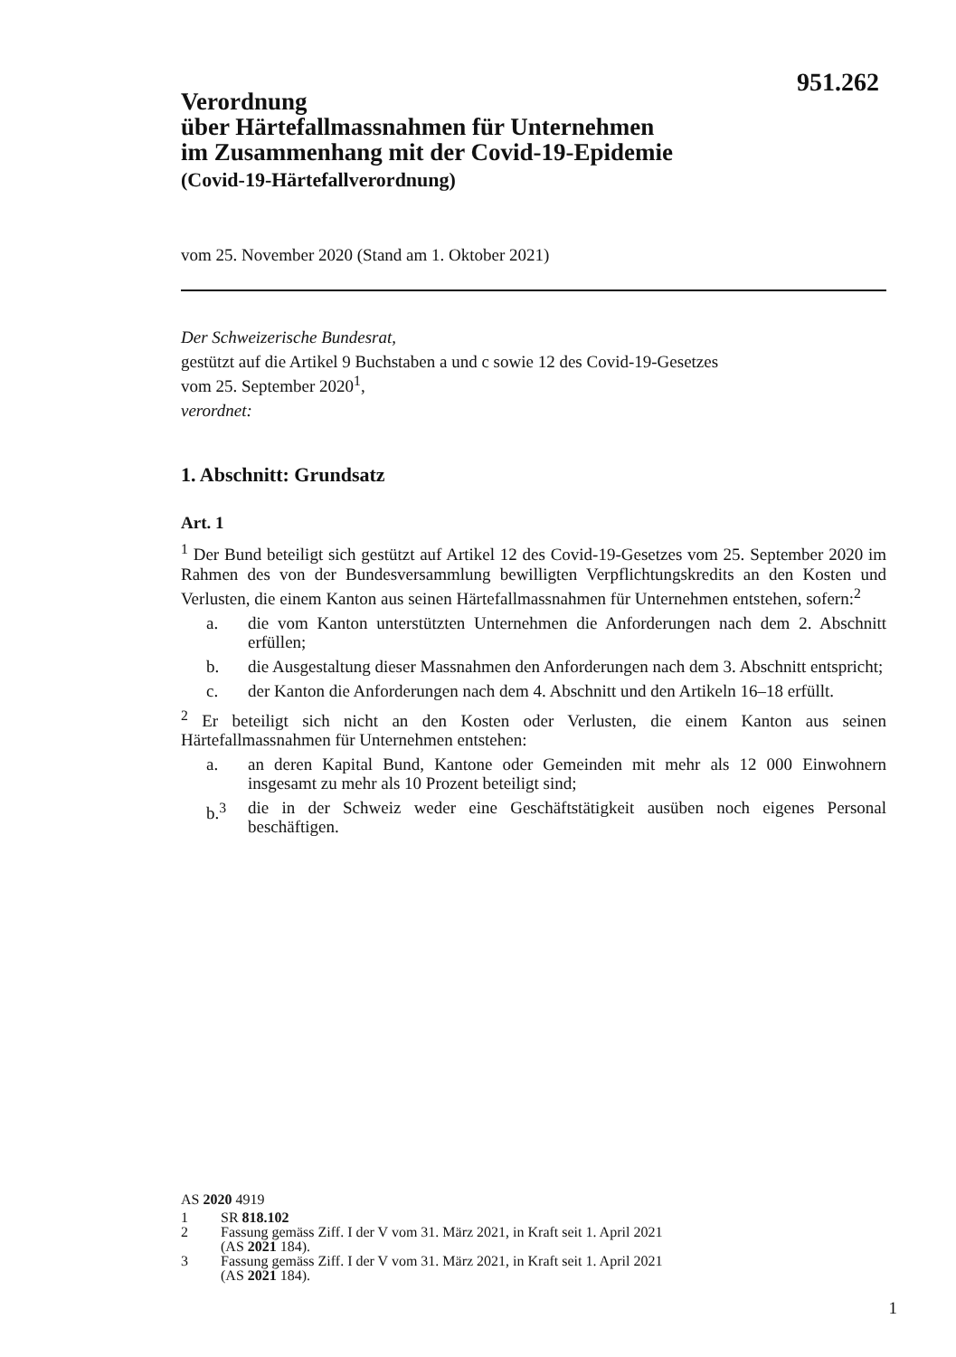951.262
Verordnung
über Härtefallmassnahmen für Unternehmen
im Zusammenhang mit der Covid-19-Epidemie
(Covid-19-Härtefallverordnung)
vom 25. November 2020 (Stand am 1. Oktober 2021)
Der Schweizerische Bundesrat,
gestützt auf die Artikel 9 Buchstaben a und c sowie 12 des Covid-19-Gesetzes
vom 25. September 2020<sup>1</sup>,
verordnet:
1. Abschnitt: Grundsatz
Art. 1
<sup>1</sup> Der Bund beteiligt sich gestützt auf Artikel 12 des Covid-19-Gesetzes vom 25. September 2020 im Rahmen des von der Bundesversammlung bewilligten Verpflichtungskredits an den Kosten und Verlusten, die einem Kanton aus seinen Härtefallmassnahmen für Unternehmen entstehen, sofern:<sup>2</sup>
a. die vom Kanton unterstützten Unternehmen die Anforderungen nach dem 2. Abschnitt erfüllen;
b. die Ausgestaltung dieser Massnahmen den Anforderungen nach dem 3. Abschnitt entspricht;
c. der Kanton die Anforderungen nach dem 4. Abschnitt und den Artikeln 16–18 erfüllt.
<sup>2</sup> Er beteiligt sich nicht an den Kosten oder Verlusten, die einem Kanton aus seinen Härtefallmassnahmen für Unternehmen entstehen:
a. an deren Kapital Bund, Kantone oder Gemeinden mit mehr als 12 000 Einwohnern insgesamt zu mehr als 10 Prozent beteiligt sind;
b.<sup>3</sup> die in der Schweiz weder eine Geschäftstätigkeit ausüben noch eigenes Personal beschäftigen.
AS 2020 4919
1 SR 818.102
2 Fassung gemäss Ziff. I der V vom 31. März 2021, in Kraft seit 1. April 2021
(AS 2021 184).
3 Fassung gemäss Ziff. I der V vom 31. März 2021, in Kraft seit 1. April 2021
(AS 2021 184).
1